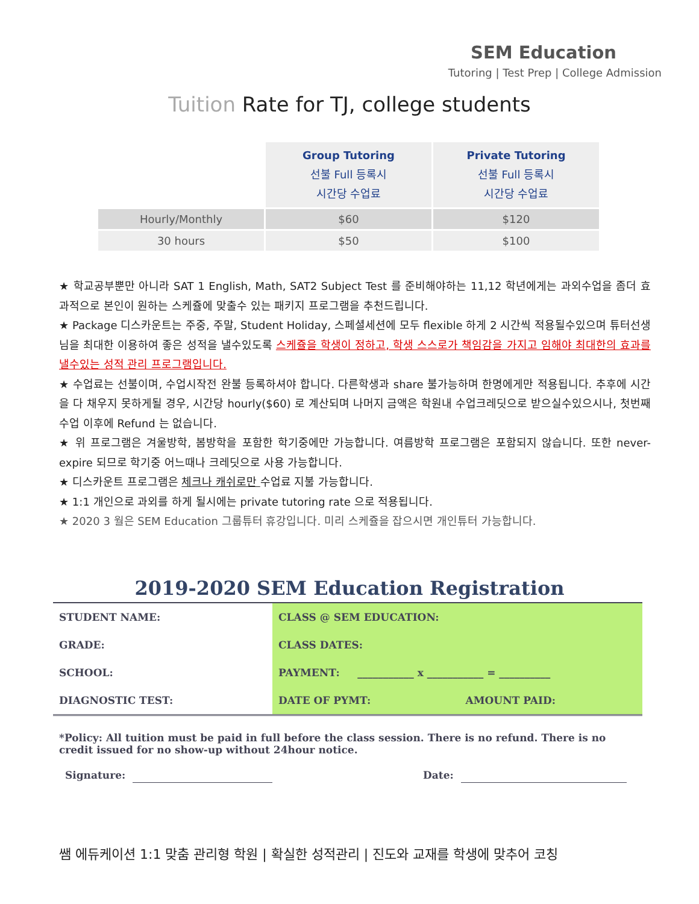SEM Education
Tutoring | Test Prep | College Admission
Tuition Rate for TJ, college students
| | Group Tutoring 선불 Full 등록시 시간당 수업료 | Private Tutoring 선불 Full 등록시 시간당 수업료 |
| Hourly/Monthly | $60 | $120 |
| 30 hours | $50 | $100 |
★ 학교공부뿐만 아니라 SAT 1 English, Math, SAT2 Subject Test 를 준비해야하는 11,12 학년에게는 과외수업을 좀더 효과적으로 본인이 원하는 스케쥴에 맞출수 있는 패키지 프로그램을 추천드립니다.
★ Package 디스카운트는 주중, 주말, Student Holiday, 스페셜세션에 모두 flexible 하게 2 시간씩 적용될수있으며 튜터선생님을 최대한 이용하여 좋은 성적을 낼수있도록 스케쥴을 학생이 정하고, 학생 스스로가 책임감을 가지고 임해야 최대한의 효과를 낼수있는 성적 관리 프로그램입니다.
★ 수업료는 선불이며, 수업시작전 완불 등록하셔야 합니다. 다른학생과 share 불가능하며 한명에게만 적용됩니다. 추후에 시간을 다 채우지 못하게될 경우, 시간당 hourly($60) 로 계산되며 나머지 금액은 학원내 수업크레딧으로 받으실수있으시나, 첫번째 수업 이후에 Refund 는 없습니다.
★ 위 프로그램은 겨울방학, 봄방학을 포함한 학기중에만 가능합니다. 여름방학 프로그램은 포함되지 않습니다. 또한 never-expire 되므로 학기중 어느때나 크레딧으로 사용 가능합니다.
★ 디스카운트 프로그램은 체크나 캐쉬로만 수업료 지불 가능합니다.
★ 1:1 개인으로 과외를 하게 될시에는 private tutoring rate 으로 적용됩니다.
★ 2020 3 월은 SEM Education 그룹튜터 휴강입니다. 미리 스케쥴을 잡으시면 개인튜터 가능합니다.
2019-2020 SEM Education Registration
| STUDENT NAME: | CLASS @ SEM EDUCATION: | |
| GRADE: | CLASS DATES: | |
| SCHOOL: | PAYMENT: ___________ x ___________ = __________ | |
| DIAGNOSTIC TEST: | DATE OF PYMT: | AMOUNT PAID: |
*Policy: All tuition must be paid in full before the class session. There is no refund. There is no credit issued for no show-up without 24hour notice.
Signature: Date:
쌤 에듀케이션 1:1 맞춤 관리형 학원 | 확실한 성적관리 | 진도와 교재를 학생에 맞추어 코칭